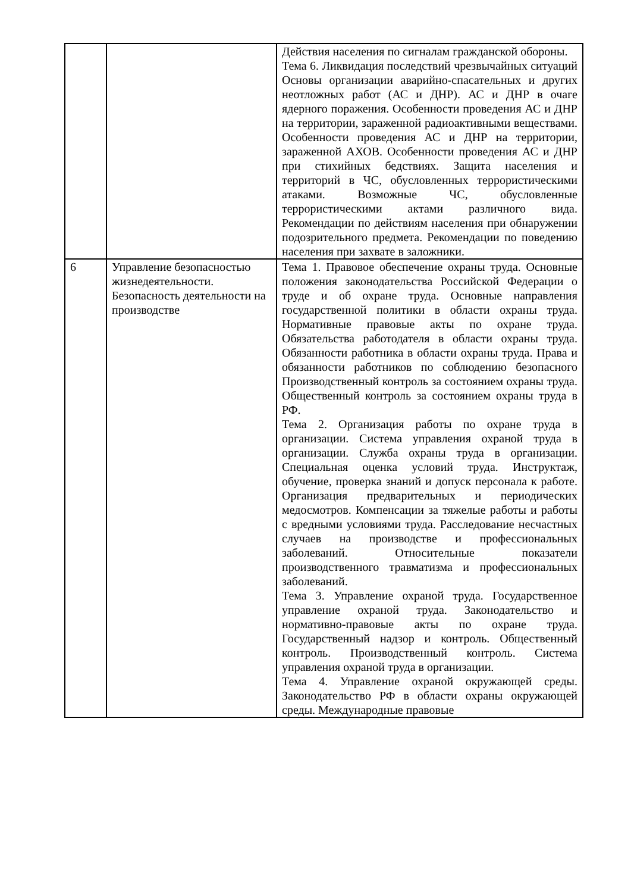| | | Действия населения по сигналам гражданской обороны. Тема 6. Ликвидация последствий чрезвычайных ситуаций Основы организации аварийно-спасательных и других неотложных работ (АС и ДНР). АС и ДНР в очаге ядерного поражения. Особенности проведения АС и ДНР на территории, зараженной радиоактивными веществами. Особенности проведения АС и ДНР на территории, зараженной АХОВ. Особенности проведения АС и ДНР при стихийных бедствиях. Защита населения и территорий в ЧС, обусловленных террористическими атаками. Возможные ЧС, обусловленные террористическими актами различного вида. Рекомендации по действиям населения при обнаружении подозрительного предмета. Рекомендации по поведению населения при захвате в заложники. |
| 6 | Управление безопасностью жизнедеятельности. Безопасность деятельности на производстве | Тема 1. Правовое обеспечение охраны труда. Основные положения законодательства Российской Федерации о труде и об охране труда. Основные направления государственной политики в области охраны труда. Нормативные правовые акты по охране труда. Обязательства работодателя в области охраны труда. Обязанности работника в области охраны труда. Права и обязанности работников по соблюдению безопасного Производственный контроль за состоянием охраны труда. Общественный контроль за состоянием охраны труда в РФ. Тема 2. Организация работы по охране труда в организации. Система управления охраной труда в организации. Служба охраны труда в организации. Специальная оценка условий труда. Инструктаж, обучение, проверка знаний и допуск персонала к работе. Организация предварительных и периодических медосмотров. Компенсации за тяжелые работы и работы с вредными условиями труда. Расследование несчастных случаев на производстве и профессиональных заболеваний. Относительные показатели производственного травматизма и профессиональных заболеваний. Тема 3. Управление охраной труда. Государственное управление охраной труда. Законодательство и нормативно-правовые акты по охране труда. Государственный надзор и контроль. Общественный контроль. Производственный контроль. Система управления охраной труда в организации. Тема 4. Управление охраной окружающей среды. Законодательство РФ в области охраны окружающей среды. Международные правовые |